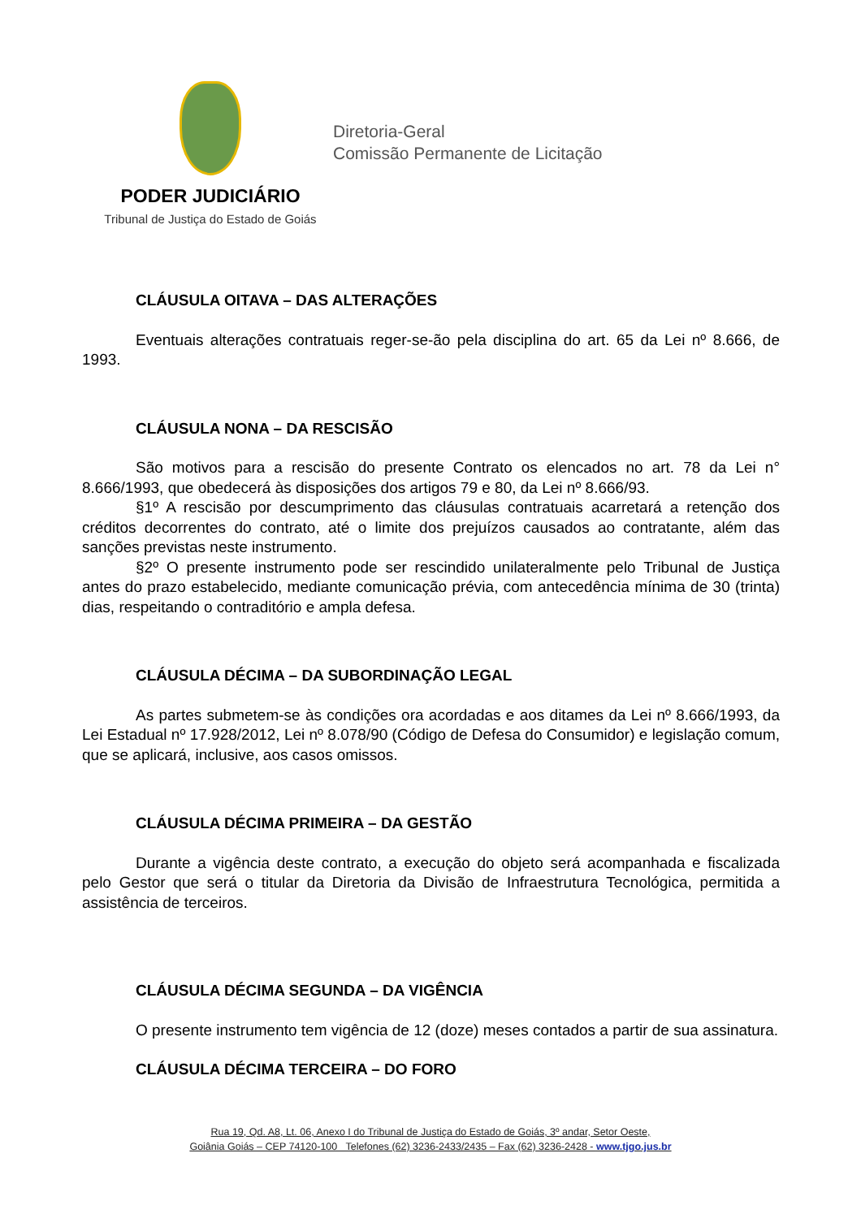PODER JUDICIÁRIO
Tribunal de Justiça do Estado de Goiás
Diretoria-Geral
Comissão Permanente de Licitação
CLÁUSULA OITAVA – DAS ALTERAÇÕES
Eventuais alterações contratuais reger-se-ão pela disciplina do art. 65 da Lei nº 8.666, de 1993.
CLÁUSULA NONA – DA RESCISÃO
São motivos para a rescisão do presente Contrato os elencados no art. 78 da Lei n° 8.666/1993, que obedecerá às disposições dos artigos 79 e 80, da Lei nº 8.666/93.
§1º A rescisão por descumprimento das cláusulas contratuais acarretará a retenção dos créditos decorrentes do contrato, até o limite dos prejuízos causados ao contratante, além das sanções previstas neste instrumento.
§2º O presente instrumento pode ser rescindido unilateralmente pelo Tribunal de Justiça antes do prazo estabelecido, mediante comunicação prévia, com antecedência mínima de 30 (trinta) dias, respeitando o contraditório e ampla defesa.
CLÁUSULA DÉCIMA – DA SUBORDINAÇÃO LEGAL
As partes submetem-se às condições ora acordadas e aos ditames da Lei nº 8.666/1993, da Lei Estadual nº 17.928/2012, Lei nº 8.078/90 (Código de Defesa do Consumidor) e legislação comum, que se aplicará, inclusive, aos casos omissos.
CLÁUSULA DÉCIMA PRIMEIRA – DA GESTÃO
Durante a vigência deste contrato, a execução do objeto será acompanhada e fiscalizada pelo Gestor que será o titular da Diretoria da Divisão de Infraestrutura Tecnológica, permitida a assistência de terceiros.
CLÁUSULA DÉCIMA SEGUNDA – DA VIGÊNCIA
O presente instrumento tem vigência de 12 (doze) meses contados a partir de sua assinatura.
CLÁUSULA DÉCIMA TERCEIRA – DO FORO
Rua 19, Qd. A8, Lt. 06, Anexo I do Tribunal de Justiça do Estado de Goiás, 3º andar, Setor Oeste,
Goiânia Goiás – CEP 74120-100 Telefones (62) 3236-2433/2435 – Fax (62) 3236-2428 - www.tjgo.jus.br